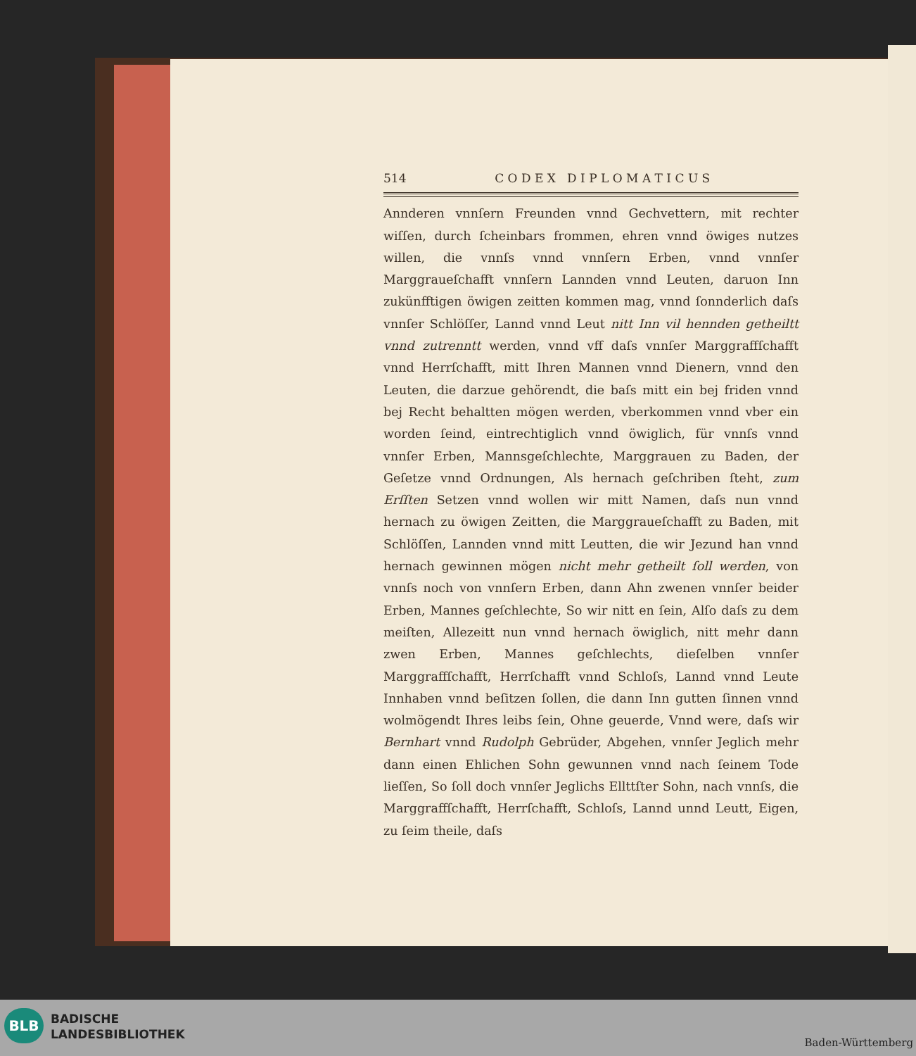514 C O D E X D I P L O M A T I C U S
Annderen vnnſern Freunden vnnd Gechvettern, mit rechter wiſſen, durch ſcheinbars frommen, ehren vnnd öwiges nutzes willen, die vnnſs vnnd vnnſern Erben, vnnd vnnſer Marggraueſchafft vnnſern Lannden vnnd Leuten, daruon Inn zukünfftigen öwigen zeitten kommen mag, vnnd ſonnderlich daſs vnnſer Schlöſſer, Lannd vnnd Leut nitt Inn vil hennden getheiltt vnnd zutrenntt werden, vnnd vff daſs vnnſer Marggraffſchafft vnnd Herrſchafft, mitt Ihren Mannen vnnd Dienern, vnnd den Leuten, die darzue gehörendt, die baſs mitt ein bej friden vnnd bej Recht behaltten mögen werden, vberkommen vnnd vber ein worden ſeind, eintrechtiglich vnnd öwiglich, für vnnſs vnnd vnnſer Erben, Mannsgeſchlechte, Marggrauen zu Baden, der Geſetze vnnd Ordnungen, Als hernach geſchriben ſteht, zum Erſſten Setzen vnnd wollen wir mitt Namen, daſs nun vnnd hernach zu öwigen Zeitten, die Marggraueſchafft zu Baden, mit Schlöſſen, Lannden vnnd mitt Leutten, die wir Jezund han vnnd hernach gewinnen mögen nicht mehr getheilt ſoll werden, von vnnſs noch von vnnſern Erben, dann Ahn zwenen vnnſer beider Erben, Mannes geſchlechte, So wir nitt en ſein, Alſo daſs zu dem meiſten, Allezeitt nun vnnd hernach öwiglich, nitt mehr dann zwen Erben, Mannes geſchlechts, dieſelben vnnſer Marggraffſchafft, Herrſchafft vnnd Schloſs, Lannd vnnd Leute Innhaben vnnd beſitzen ſollen, die dann Inn gutten ſinnen vnnd wolmögendt Ihres leibs ſein, Ohne geuerde, Vnnd were, daſs wir Bernhart vnnd Rudolph Gebrüder, Abgehen, vnnſer Jeglich mehr dann einen Ehlichen Sohn gewunnen vnnd nach ſeinem Tode lieſſen, So ſoll doch vnnſer Jeglichs Ellttſter Sohn, nach vnnſs, die Marggraffſchafft, Herrſchafft, Schloſs, Lannd unnd Leutt, Eigen, zu ſeim theile, daſs
BLB
BADISCHE
LANDESBIBLIOTHEK
Baden-Württemberg